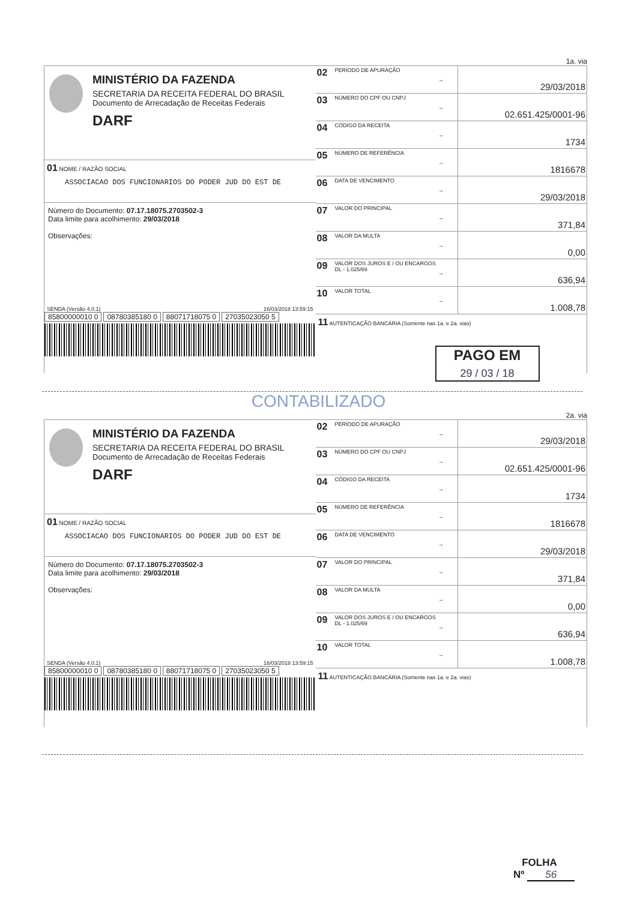1a. via
MINISTÉRIO DA FAZENDA
SECRETARIA DA RECEITA FEDERAL DO BRASIL
Documento de Arrecadação de Receitas Federais
DARF
01 NOME / RAZÃO SOCIAL
ASSOCIACAO DOS FUNCIONARIOS DO PODER JUD DO EST DE
Número do Documento: 07.17.18075.2703502-3
Data limite para acolhimento: 29/03/2018
Observações:
SENDA (Versão 4.0.1) 16/03/2018 13:59:15
85800000010 0 08780385180 0 88071718075 0 27035023050 5
| 02 | PERÍODO DE APURAÇÃO | → | 29/03/2018 |
| 03 | NÚMERO DO CPF OU CNPJ | → | 02.651.425/0001-96 |
| 04 | CÓDIGO DA RECEITA | → | 1734 |
| 05 | NÚMERO DE REFERÊNCIA | → | 1816678 |
| 06 | DATA DE VENCIMENTO | → | 29/03/2018 |
| 07 | VALOR DO PRINCIPAL | → | 371,84 |
| 08 | VALOR DA MULTA | → | 0,00 |
| 09 | VALOR DOS JUROS E / OU ENCARGOS DL - 1.025/69 | → | 636,94 |
| 10 | VALOR TOTAL | → | 1.008,78 |
11 AUTENTICAÇÃO BANCÁRIA (Somente nas 1a. e 2a. vias)
PAGO EM
29 / 03 / 18
CONTABILIZADO
2a. via
MINISTÉRIO DA FAZENDA
SECRETARIA DA RECEITA FEDERAL DO BRASIL
Documento de Arrecadação de Receitas Federais
DARF
01 NOME / RAZÃO SOCIAL
ASSOCIACAO DOS FUNCIONARIOS DO PODER JUD DO EST DE
Número do Documento: 07.17.18075.2703502-3
Data limite para acolhimento: 29/03/2018
Observações:
SENDA (Versão 4.0.1) 16/03/2018 13:59:15
85800000010 0 08780385180 0 88071718075 0 27035023050 5
| 02 | PERÍODO DE APURAÇÃO | → | 29/03/2018 |
| 03 | NÚMERO DO CPF OU CNPJ | → | 02.651.425/0001-96 |
| 04 | CÓDIGO DA RECEITA | → | 1734 |
| 05 | NÚMERO DE REFERÊNCIA | → | 1816678 |
| 06 | DATA DE VENCIMENTO | → | 29/03/2018 |
| 07 | VALOR DO PRINCIPAL | → | 371,84 |
| 08 | VALOR DA MULTA | → | 0,00 |
| 09 | VALOR DOS JUROS E / OU ENCARGOS DL - 1.025/69 | → | 636,94 |
| 10 | VALOR TOTAL | → | 1.008,78 |
11 AUTENTICAÇÃO BANCÁRIA (Somente nas 1a. e 2a. vias)
FOLHA
Nº 56